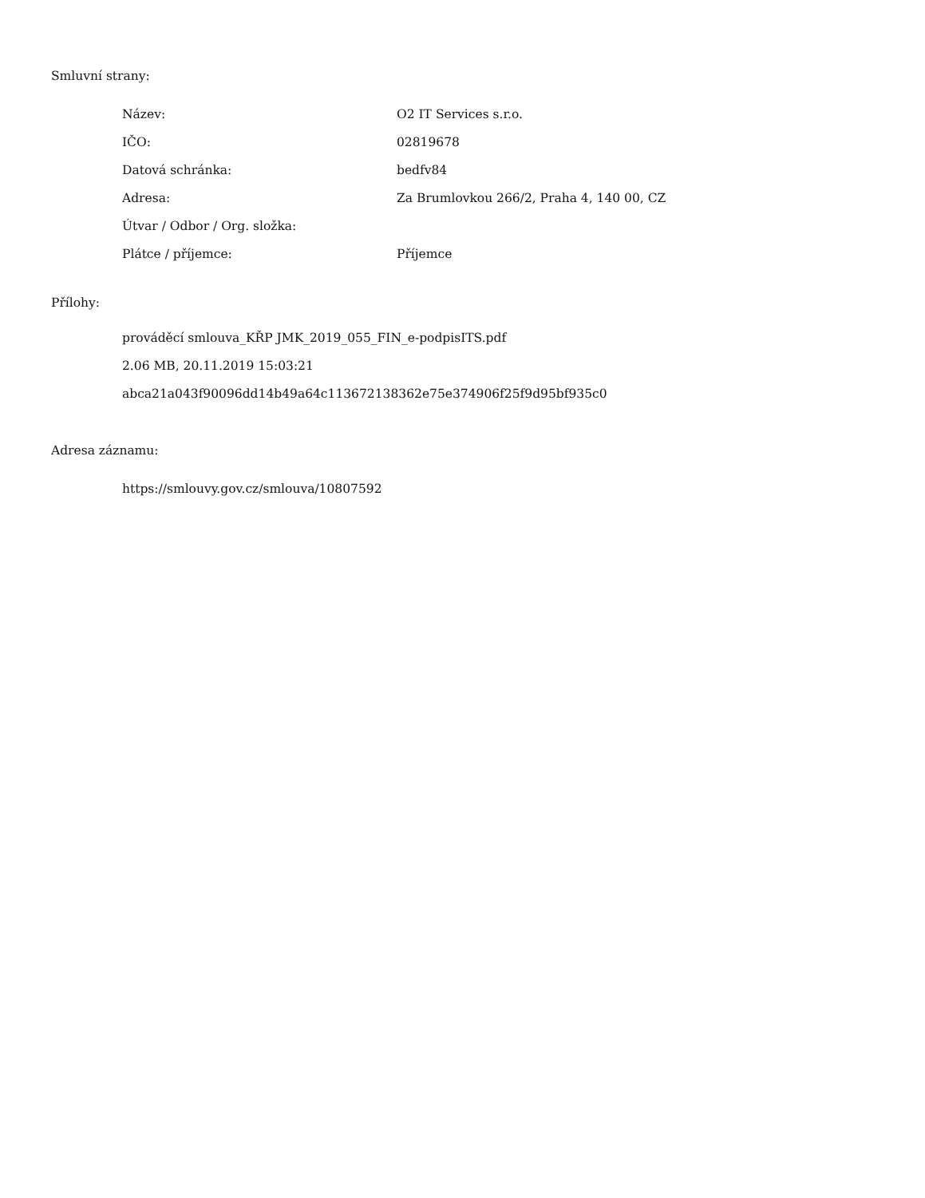Smluvní strany:
| Název: | O2 IT Services s.r.o. |
| IČO: | 02819678 |
| Datová schránka: | bedfv84 |
| Adresa: | Za Brumlovkou 266/2, Praha 4, 140 00, CZ |
| Útvar / Odbor / Org. složka: | |
| Plátce / příjemce: | Příjemce |
Přílohy:
prováděcí smlouva_KŘP JMK_2019_055_FIN_e-podpisITS.pdf
2.06 MB, 20.11.2019 15:03:21
abca21a043f90096dd14b49a64c113672138362e75e374906f25f9d95bf935c0
Adresa záznamu:
https://smlouvy.gov.cz/smlouva/10807592